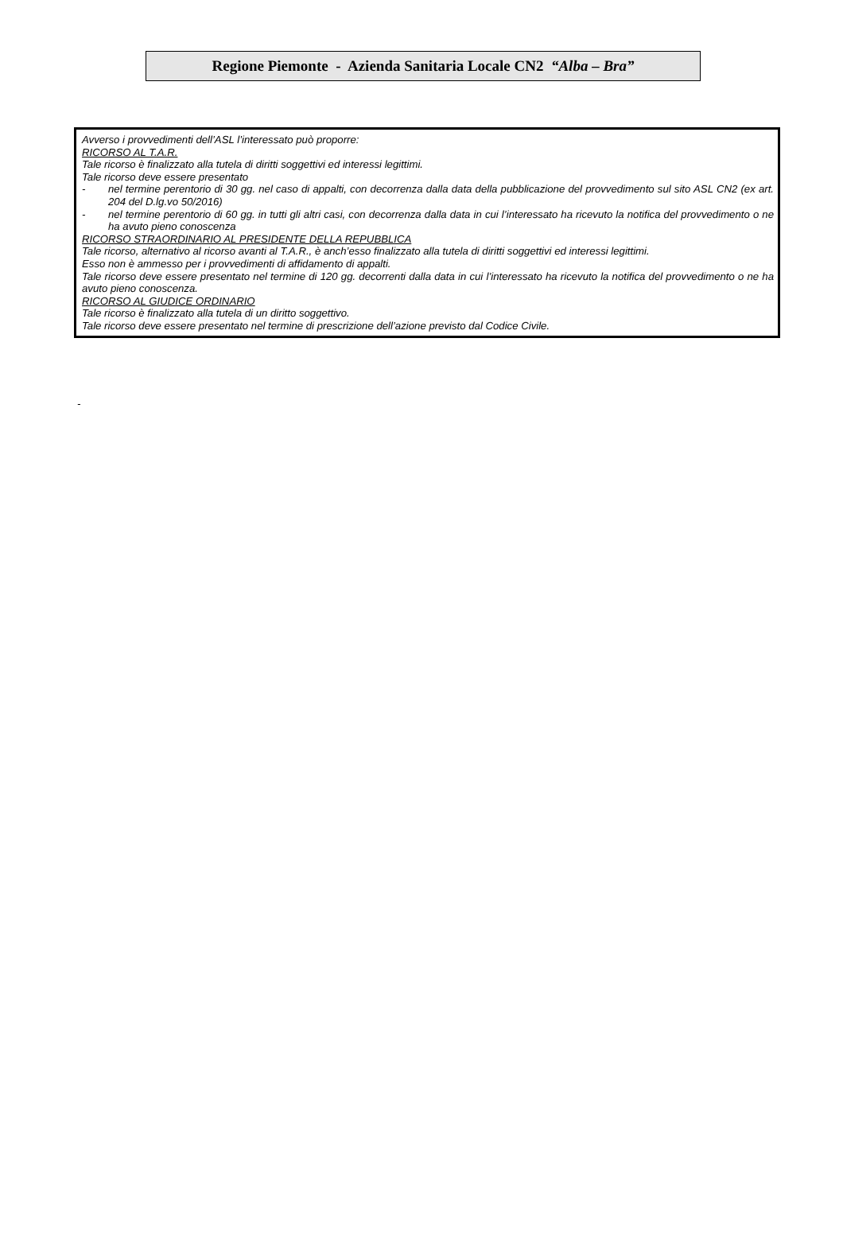Regione Piemonte - Azienda Sanitaria Locale CN2 “Alba – Bra”
Avverso i provvedimenti dell’ASL l’interessato può proporre:
RICORSO AL T.A.R.
Tale ricorso è finalizzato alla tutela di diritti soggettivi ed interessi legittimi.
Tale ricorso deve essere presentato
- nel termine perentorio di 30 gg. nel caso di appalti, con decorrenza dalla data della pubblicazione del provvedimento sul sito ASL CN2 (ex art. 204 del D.lg.vo 50/2016)
- nel termine perentorio di 60 gg. in tutti gli altri casi, con decorrenza dalla data in cui l’interessato ha ricevuto la notifica del provvedimento o ne ha avuto pieno conoscenza
RICORSO STRAORDINARIO AL PRESIDENTE DELLA REPUBBLICA
Tale ricorso, alternativo al ricorso avanti al T.A.R., è anch’esso finalizzato alla tutela di diritti soggettivi ed interessi legittimi.
Esso non è ammesso per i provvedimenti di affidamento di appalti.
Tale ricorso deve essere presentato nel termine di 120 gg. decorrenti dalla data in cui l’interessato ha ricevuto la notifica del provvedimento o ne ha avuto pieno conoscenza.
RICORSO AL GIUDICE ORDINARIO
Tale ricorso è finalizzato alla tutela di un diritto soggettivo.
Tale ricorso deve essere presentato nel termine di prescrizione dell’azione previsto dal Codice Civile.
-